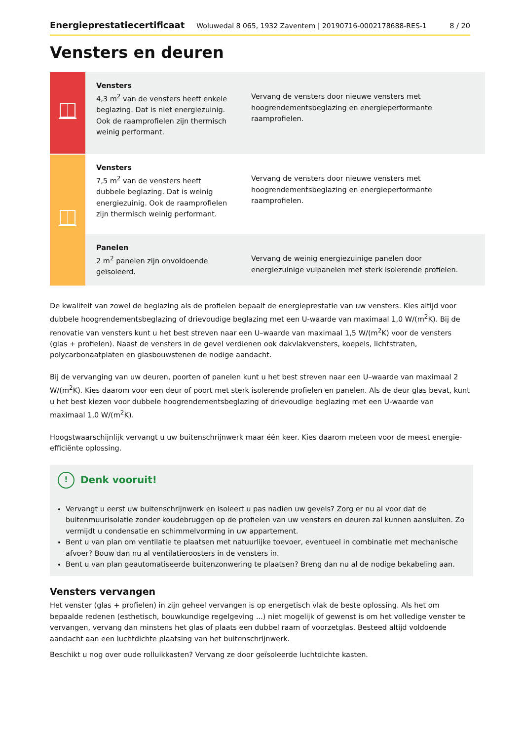Energieprestatiecertificaat Woluwedal 8 065, 1932 Zaventem | 20190716-0002178688-RES-1 8 / 20
Vensters en deuren
| | Vensters 4,3 m<sup>2</sup> van de vensters heeft enkele beglazing. Dat is niet energiezuinig. Ook de raamprofielen zijn thermisch weinig performant. | Vervang de vensters door nieuwe vensters met hoogrendementsbeglazing en energieperformante raamprofielen. |
| | Vensters 7,5 m<sup>2</sup> van de vensters heeft dubbele beglazing. Dat is weinig energiezuinig. Ook de raamprofielen zijn thermisch weinig performant. | Vervang de vensters door nieuwe vensters met hoogrendementsbeglazing en energieperformante raamprofielen. |
| | Panelen 2 m<sup>2</sup> panelen zijn onvoldoende geïsoleerd. | Vervang de weinig energiezuinige panelen door energiezuinige vulpanelen met sterk isolerende profielen. |
De kwaliteit van zowel de beglazing als de profielen bepaalt de energieprestatie van uw vensters. Kies altijd voor dubbele hoogrendementsbeglazing of drievoudige beglazing met een U-waarde van maximaal 1,0 W/(m<sup>2</sup>K). Bij de renovatie van vensters kunt u het best streven naar een U–waarde van maximaal 1,5 W/(m<sup>2</sup>K) voor de vensters (glas + profielen). Naast de vensters in de gevel verdienen ook dakvlakvensters, koepels, lichtstraten, polycarbonaatplaten en glasbouwstenen de nodige aandacht.
Bij de vervanging van uw deuren, poorten of panelen kunt u het best streven naar een U–waarde van maximaal 2 W/(m<sup>2</sup>K). Kies daarom voor een deur of poort met sterk isolerende profielen en panelen. Als de deur glas bevat, kunt u het best kiezen voor dubbele hoogrendementsbeglazing of drievoudige beglazing met een U-waarde van maximaal 1,0 W/(m<sup>2</sup>K).
Hoogstwaarschijnlijk vervangt u uw buitenschrijnwerk maar één keer. Kies daarom meteen voor de meest energie-efficiënte oplossing.
! Denk vooruit!
Vervangt u eerst uw buitenschrijnwerk en isoleert u pas nadien uw gevels? Zorg er nu al voor dat de buitenmuurisolatie zonder koudebruggen op de profielen van uw vensters en deuren zal kunnen aansluiten. Zo vermijdt u condensatie en schimmelvorming in uw appartement.
Bent u van plan om ventilatie te plaatsen met natuurlijke toevoer, eventueel in combinatie met mechanische afvoer? Bouw dan nu al ventilatieroosters in de vensters in.
Bent u van plan geautomatiseerde buitenzonwering te plaatsen? Breng dan nu al de nodige bekabeling aan.
Vensters vervangen
Het venster (glas + profielen) in zijn geheel vervangen is op energetisch vlak de beste oplossing. Als het om bepaalde redenen (esthetisch, bouwkundige regelgeving ...) niet mogelijk of gewenst is om het volledige venster te vervangen, vervang dan minstens het glas of plaats een dubbel raam of voorzetglas. Besteed altijd voldoende aandacht aan een luchtdichte plaatsing van het buitenschrijnwerk.
Beschikt u nog over oude rolluikkasten? Vervang ze door geïsoleerde luchtdichte kasten.